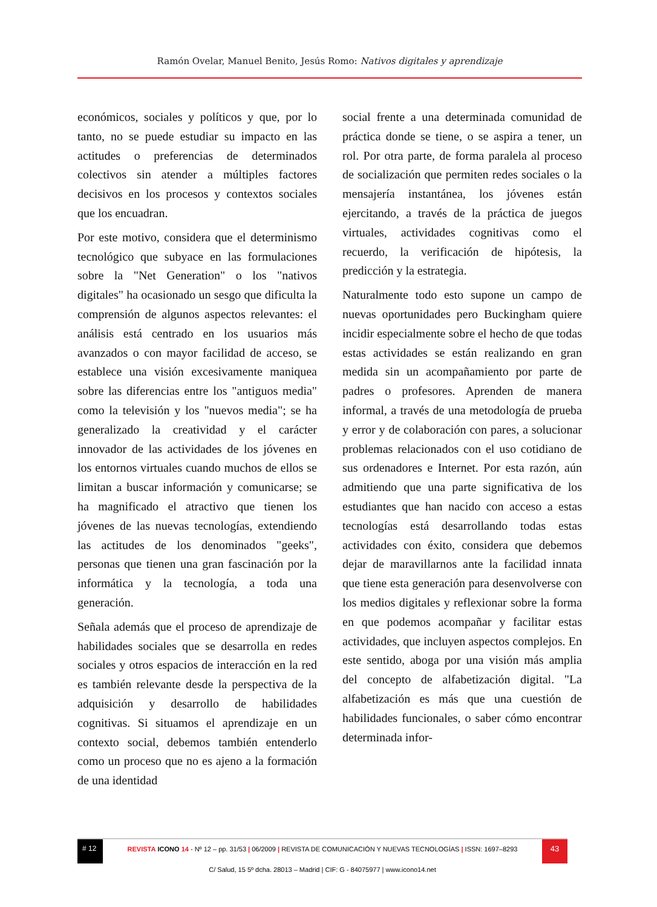Ramón Ovelar, Manuel Benito, Jesús Romo: Nativos digitales y aprendizaje
económicos, sociales y políticos y que, por lo tanto, no se puede estudiar su impacto en las actitudes o preferencias de determinados colectivos sin atender a múltiples factores decisivos en los procesos y contextos sociales que los encuadran.
Por este motivo, considera que el determinismo tecnológico que subyace en las formulaciones sobre la "Net Generation" o los "nativos digitales" ha ocasionado un sesgo que dificulta la comprensión de algunos aspectos relevantes: el análisis está centrado en los usuarios más avanzados o con mayor facilidad de acceso, se establece una visión excesivamente maniquea sobre las diferencias entre los "antiguos media" como la televisión y los "nuevos media"; se ha generalizado la creatividad y el carácter innovador de las actividades de los jóvenes en los entornos virtuales cuando muchos de ellos se limitan a buscar información y comunicarse; se ha magnificado el atractivo que tienen los jóvenes de las nuevas tecnologías, extendiendo las actitudes de los denominados "geeks", personas que tienen una gran fascinación por la informática y la tecnología, a toda una generación.
Señala además que el proceso de aprendizaje de habilidades sociales que se desarrolla en redes sociales y otros espacios de interacción en la red es también relevante desde la perspectiva de la adquisición y desarrollo de habilidades cognitivas. Si situamos el aprendizaje en un contexto social, debemos también entenderlo como un proceso que no es ajeno a la formación de una identidad
social frente a una determinada comunidad de práctica donde se tiene, o se aspira a tener, un rol. Por otra parte, de forma paralela al proceso de socialización que permiten redes sociales o la mensajería instantánea, los jóvenes están ejercitando, a través de la práctica de juegos virtuales, actividades cognitivas como el recuerdo, la verificación de hipótesis, la predicción y la estrategia.
Naturalmente todo esto supone un campo de nuevas oportunidades pero Buckingham quiere incidir especialmente sobre el hecho de que todas estas actividades se están realizando en gran medida sin un acompañamiento por parte de padres o profesores. Aprenden de manera informal, a través de una metodología de prueba y error y de colaboración con pares, a solucionar problemas relacionados con el uso cotidiano de sus ordenadores e Internet. Por esta razón, aún admitiendo que una parte significativa de los estudiantes que han nacido con acceso a estas tecnologías está desarrollando todas estas actividades con éxito, considera que debemos dejar de maravillarnos ante la facilidad innata que tiene esta generación para desenvolverse con los medios digitales y reflexionar sobre la forma en que podemos acompañar y facilitar estas actividades, que incluyen aspectos complejos. En este sentido, aboga por una visión más amplia del concepto de alfabetización digital. "La alfabetización es más que una cuestión de habilidades funcionales, o saber cómo encontrar determinada infor-
# 12
REVISTA ICONO 14 - Nº 12 – pp. 31/53 | 06/2009 | REVISTA DE COMUNICACIÓN Y NUEVAS TECNOLOGÍAS | ISSN: 1697–8293
43
C/ Salud, 15 5º dcha. 28013 – Madrid | CIF: G - 84075977 | www.icono14.net